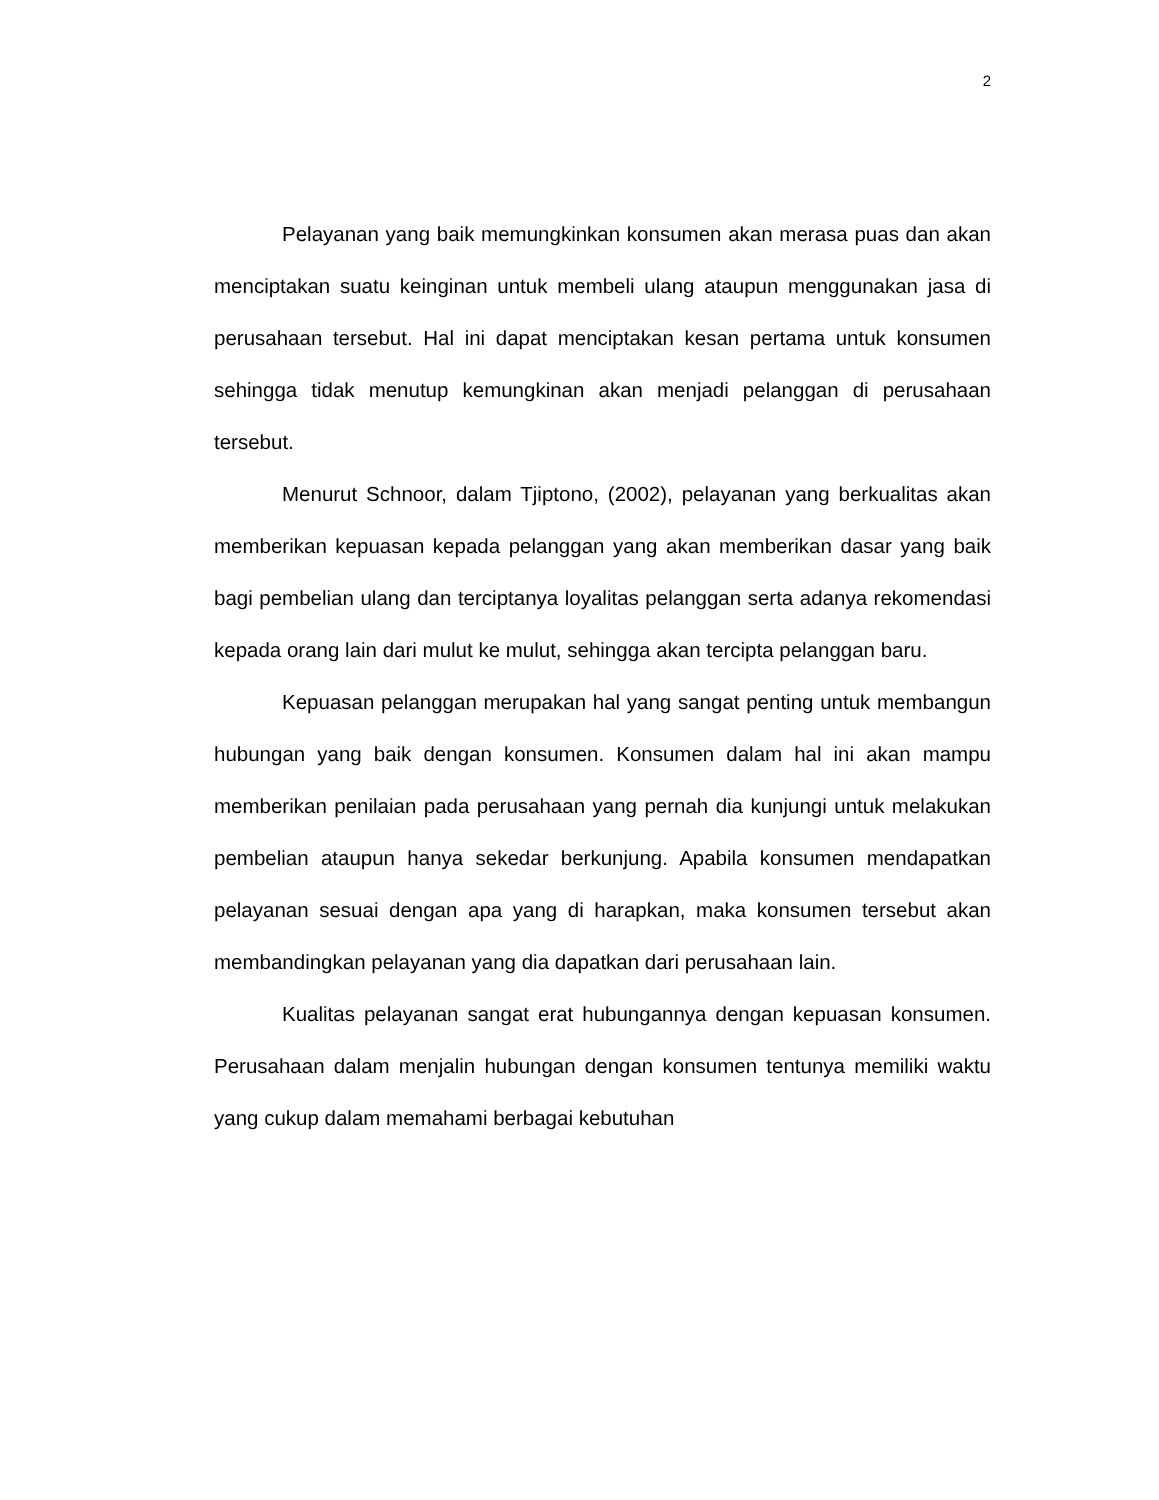2
Pelayanan yang baik memungkinkan konsumen akan merasa puas dan akan menciptakan suatu keinginan untuk membeli ulang ataupun menggunakan jasa di perusahaan tersebut. Hal ini dapat menciptakan kesan pertama untuk konsumen sehingga tidak menutup kemungkinan akan menjadi pelanggan di perusahaan tersebut.
Menurut Schnoor, dalam Tjiptono, (2002), pelayanan yang berkualitas akan memberikan kepuasan kepada pelanggan yang akan memberikan dasar yang baik bagi pembelian ulang dan terciptanya loyalitas pelanggan serta adanya rekomendasi kepada orang lain dari mulut ke mulut, sehingga akan tercipta pelanggan baru.
Kepuasan pelanggan merupakan hal yang sangat penting untuk membangun hubungan yang baik dengan konsumen. Konsumen dalam hal ini akan mampu memberikan penilaian pada perusahaan yang pernah dia kunjungi untuk melakukan pembelian ataupun hanya sekedar berkunjung. Apabila konsumen mendapatkan pelayanan sesuai dengan apa yang di harapkan, maka konsumen tersebut akan membandingkan pelayanan yang dia dapatkan dari perusahaan lain.
Kualitas pelayanan sangat erat hubungannya dengan kepuasan konsumen. Perusahaan dalam menjalin hubungan dengan konsumen tentunya memiliki waktu yang cukup dalam memahami berbagai kebutuhan